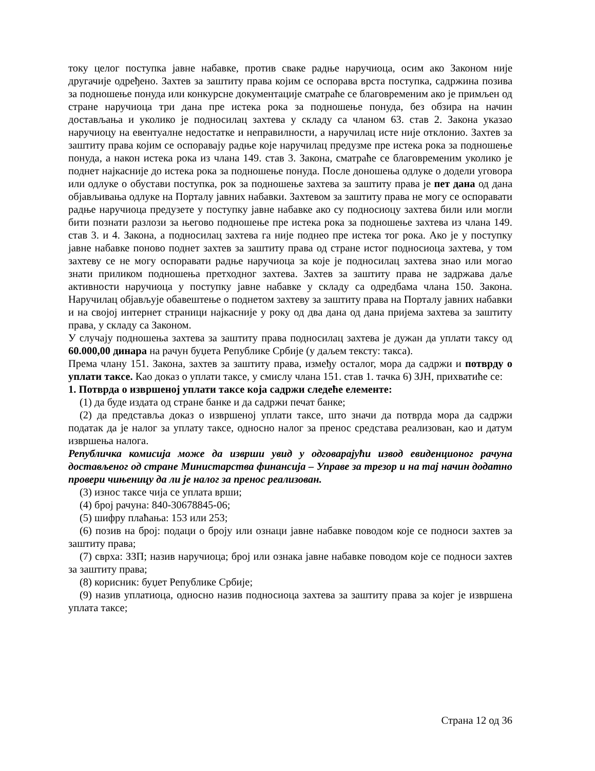току целог поступка јавне набавке, против сваке радње наручиоца, осим ако Законом није другачије одређено. Захтев за заштиту права којим се оспорава врста поступка, садржина позива за подношење понуда или конкурсне документације сматраће се благовременим ако је примљен од стране наручиоца три дана пре истека рока за подношење понуда, без обзира на начин достављања и уколико је подносилац захтева у складу са чланом 63. став 2. Закона указао наручиоцу на евентуалне недостатке и неправилности, а наручилац исте није отклонио. Захтев за заштиту права којим се оспоравају радње које наручилац предузме пре истека рока за подношење понуда, а након истека рока из члана 149. став 3. Закона, сматраће се благовременим уколико је поднет најкасније до истека рока за подношење понуда. После доношења одлуке о додели уговора или одлуке о обустави поступка, рок за подношење захтева за заштиту права је пет дана од дана објављивања одлуке на Порталу јавних набавки. Захтевом за заштиту права не могу се оспоравати радње наручиоца предузете у поступку јавне набавке ако су подносиоцу захтева били или могли бити познати разлози за његово подношење пре истека рока за подношење захтева из члана 149. став 3. и 4. Закона, а подносилац захтева га није поднео пре истека тог рока. Ако је у поступку јавне набавке поново поднет захтев за заштиту права од стране истог подносиоца захтева, у том захтеву се не могу оспоравати радње наручиоца за које је подносилац захтева знао или могао знати приликом подношења претходног захтева. Захтев за заштиту права не задржава даље активности наручиоца у поступку јавне набавке у складу са одредбама члана 150. Закона. Наручилац објављује обавештење о поднетом захтеву за заштиту права на Порталу јавних набавки и на својој интернет страници најкасније у року од два дана од дана пријема захтева за заштиту права, у складу са Законом.
У случају подношења захтева за заштиту права подносилац захтева је дужан да уплати таксу од 60.000,00 динара на рачун буџета Републике Србије (у даљем тексту: такса).
Према члану 151. Закона, захтев за заштиту права, између осталог, мора да садржи и потврду о уплати таксе. Као доказ о уплати таксе, у смислу члана 151. став 1. тачка 6) ЗЈН, прихватиће се:
1. Потврда о извршеној уплати таксе која садржи следеће елементе:
(1) да буде издата од стране банке и да садржи печат банке;
(2) да представља доказ о извршеној уплати таксе, што значи да потврда мора да садржи податак да је налог за уплату таксе, односно налог за пренос средстава реализован, као и датум извршења налога.
Републичка комисија може да изврши увид у одговарајући извод евиденционог рачуна достављеног од стране Министарства финансија – Управе за трезор и на тај начин додатно провери чињеницу да ли је налог за пренос реализован.
(3) износ таксе чија се уплата врши;
(4) број рачуна: 840-30678845-06;
(5) шифру плаћања: 153 или 253;
(6) позив на број: подаци о броју или ознаци јавне набавке поводом које се подноси захтев за заштиту права;
(7) сврха: ЗЗП; назив наручиоца; број или ознака јавне набавке поводом које се подноси захтев за заштиту права;
(8) корисник: буџет Републике Србије;
(9) назив уплатиоца, односно назив подносиоца захтева за заштиту права за којег је извршена уплата таксе;
Страна 12 од 36